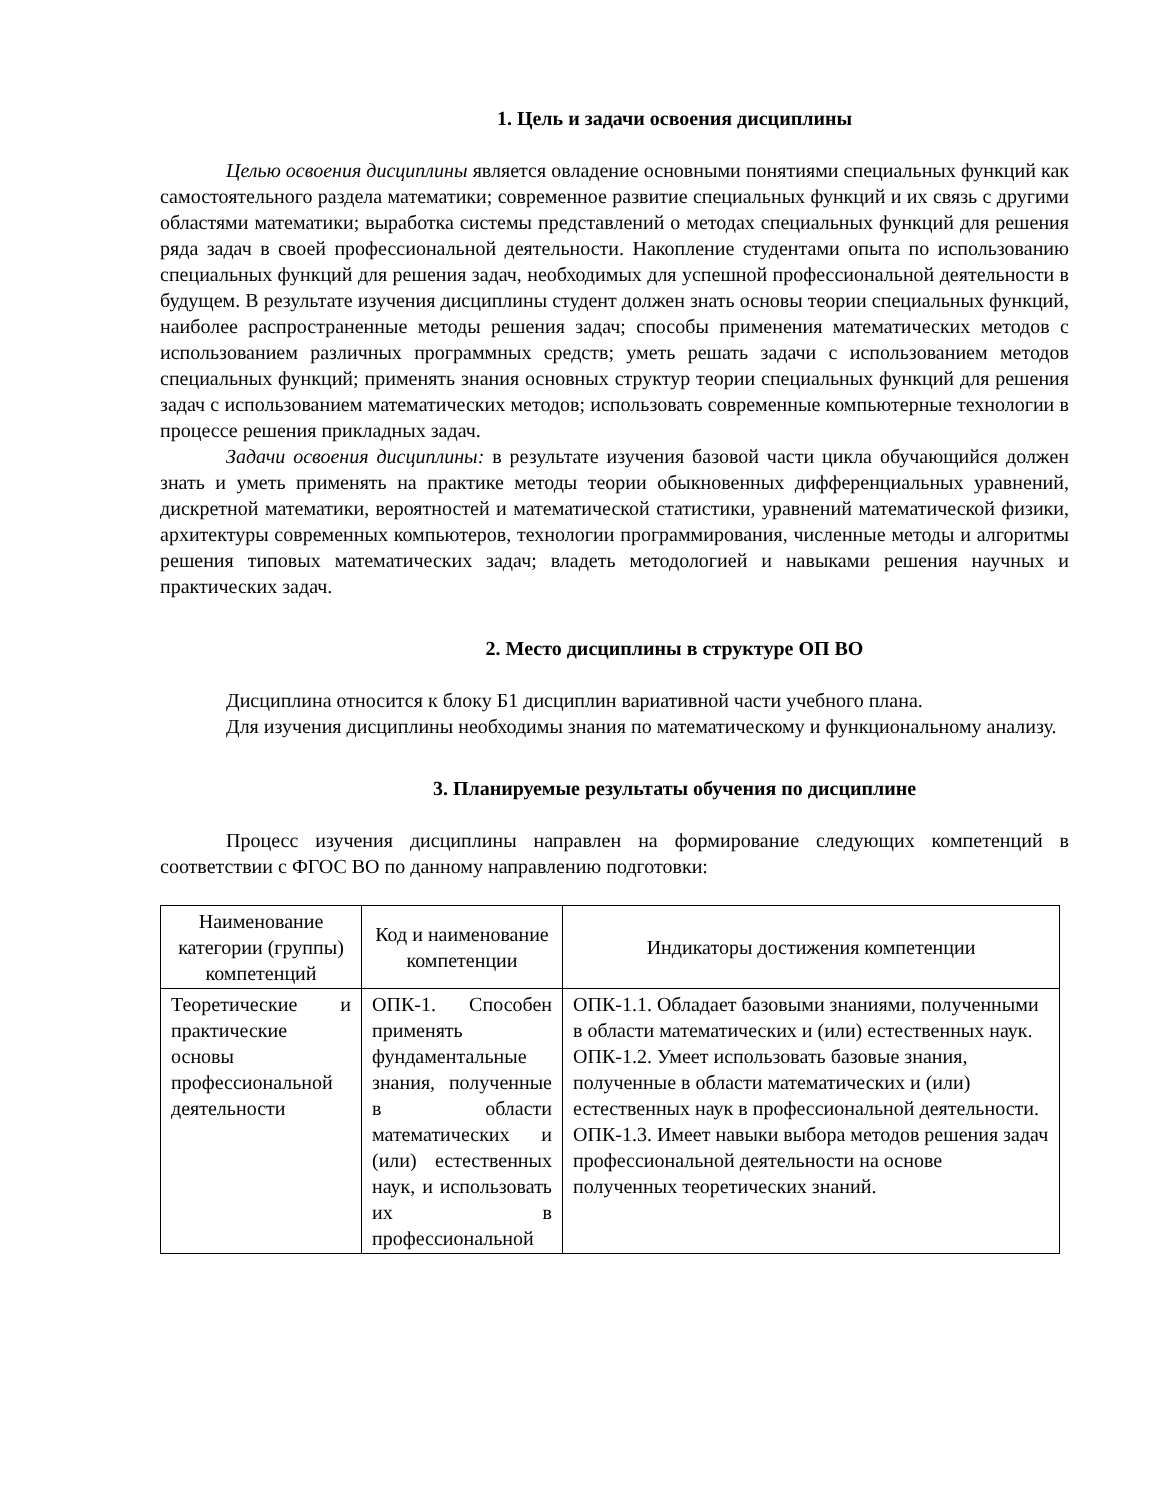1. Цель и задачи освоения дисциплины
Целью освоения дисциплины является овладение основными понятиями специальных функций как самостоятельного раздела математики; современное развитие специальных функций и их связь с другими областями математики; выработка системы представлений о методах специальных функций для решения ряда задач в своей профессиональной деятельности. Накопление студентами опыта по использованию специальных функций для решения задач, необходимых для успешной профессиональной деятельности в будущем. В результате изучения дисциплины студент должен знать основы теории специальных функций, наиболее распространенные методы решения задач; способы применения математических методов с использованием различных программных средств; уметь решать задачи с использованием методов специальных функций; применять знания основных структур теории специальных функций для решения задач с использованием математических методов; использовать современные компьютерные технологии в процессе решения прикладных задач.
Задачи освоения дисциплины: в результате изучения базовой части цикла обучающийся должен знать и уметь применять на практике методы теории обыкновенных дифференциальных уравнений, дискретной математики, вероятностей и математической статистики, уравнений математической физики, архитектуры современных компьютеров, технологии программирования, численные методы и алгоритмы решения типовых математических задач; владеть методологией и навыками решения научных и практических задач.
2. Место дисциплины в структуре ОП ВО
Дисциплина относится к блоку Б1 дисциплин вариативной части учебного плана.
Для изучения дисциплины необходимы знания по математическому и функциональному анализу.
3. Планируемые результаты обучения по дисциплине
Процесс изучения дисциплины направлен на формирование следующих компетенций в соответствии с ФГОС ВО по данному направлению подготовки:
| Наименование категории (группы) компетенций | Код и наименование компетенции | Индикаторы достижения компетенции |
| --- | --- | --- |
| Теоретические и практические основы профессиональной деятельности | ОПК-1. Способен применять фундаментальные знания, полученные в области математических и (или) естественных наук, и использовать их в профессиональной | ОПК-1.1. Обладает базовыми знаниями, полученными в области математических и (или) естественных наук. ОПК-1.2. Умеет использовать базовые знания, полученные в области математических и (или) естественных наук в профессиональной деятельности. ОПК-1.3. Имеет навыки выбора методов решения задач профессиональной деятельности на основе полученных теоретических знаний. |